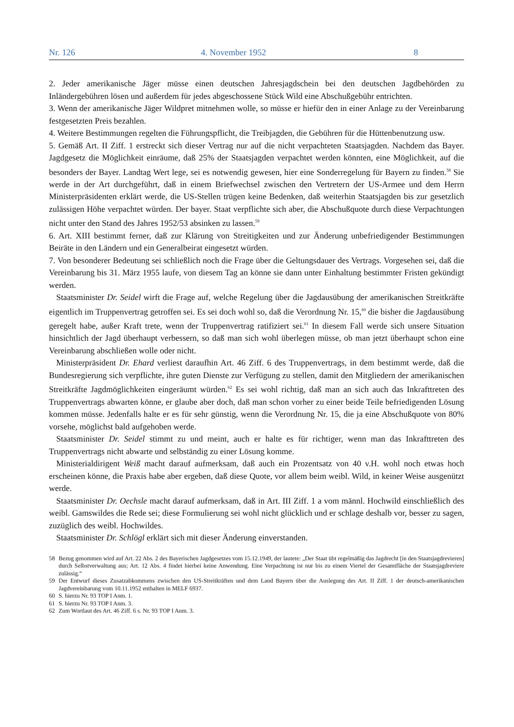Nr. 126 4. November 1952 8
2. Jeder amerikanische Jäger müsse einen deutschen Jahresjagdschein bei den deutschen Jagdbehörden zu Inländergebühren lösen und außerdem für jedes abgeschossene Stück Wild eine Abschußgebühr entrichten.
3. Wenn der amerikanische Jäger Wildpret mitnehmen wolle, so müsse er hiefür den in einer Anlage zu der Vereinbarung festgesetzten Preis bezahlen.
4. Weitere Bestimmungen regelten die Führungspflicht, die Treibjagden, die Gebühren für die Hüttenbenutzung usw.
5. Gemäß Art. II Ziff. 1 erstreckt sich dieser Vertrag nur auf die nicht verpachteten Staatsjagden. Nachdem das Bayer. Jagdgesetz die Möglichkeit einräume, daß 25% der Staatsjagden verpachtet werden könnten, eine Möglichkeit, auf die besonders der Bayer. Landtag Wert lege, sei es notwendig gewesen, hier eine Sonderregelung für Bayern zu finden.<sup>58</sup> Sie werde in der Art durchgeführt, daß in einem Briefwechsel zwischen den Vertretern der US-Armee und dem Herrn Ministerpräsidenten erklärt werde, die US-Stellen trügen keine Bedenken, daß weiterhin Staatsjagden bis zur gesetzlich zulässigen Höhe verpachtet würden. Der bayer. Staat verpflichte sich aber, die Abschußquote durch diese Verpachtungen nicht unter den Stand des Jahres 1952/53 absinken zu lassen.<sup>59</sup>
6. Art. XIII bestimmt ferner, daß zur Klärung von Streitigkeiten und zur Änderung unbefriedigender Bestimmungen Beiräte in den Ländern und ein Generalbeirat eingesetzt würden.
7. Von besonderer Bedeutung sei schließlich noch die Frage über die Geltungsdauer des Vertrags. Vorgesehen sei, daß die Vereinbarung bis 31. März 1955 laufe, von diesem Tag an könne sie dann unter Einhaltung bestimmter Fristen gekündigt werden.
Staatsminister Dr. Seidel wirft die Frage auf, welche Regelung über die Jagdausübung der amerikanischen Streitkräfte eigentlich im Truppenvertrag getroffen sei. Es sei doch wohl so, daß die Verordnung Nr. 15,<sup>60</sup> die bisher die Jagdausübung geregelt habe, außer Kraft trete, wenn der Truppenvertrag ratifiziert sei.<sup>61</sup> In diesem Fall werde sich unsere Situation hinsichtlich der Jagd überhaupt verbessern, so daß man sich wohl überlegen müsse, ob man jetzt überhaupt schon eine Vereinbarung abschließen wolle oder nicht.
Ministerpräsident Dr. Ehard verliest daraufhin Art. 46 Ziff. 6 des Truppenvertrags, in dem bestimmt werde, daß die Bundesregierung sich verpflichte, ihre guten Dienste zur Verfügung zu stellen, damit den Mitgliedern der amerikanischen Streitkräfte Jagdmöglichkeiten eingeräumt würden.<sup>62</sup> Es sei wohl richtig, daß man an sich auch das Inkrafttreten des Truppenvertrags abwarten könne, er glaube aber doch, daß man schon vorher zu einer beide Teile befriedigenden Lösung kommen müsse. Jedenfalls halte er es für sehr günstig, wenn die Verordnung Nr. 15, die ja eine Abschußquote von 80% vorsehe, möglichst bald aufgehoben werde.
Staatsminister Dr. Seidel stimmt zu und meint, auch er halte es für richtiger, wenn man das Inkrafttreten des Truppenvertrags nicht abwarte und selbständig zu einer Lösung komme.
Ministerialdirigent Weiß macht darauf aufmerksam, daß auch ein Prozentsatz von 40 v.H. wohl noch etwas hoch erscheinen könne, die Praxis habe aber ergeben, daß diese Quote, vor allem beim weibl. Wild, in keiner Weise ausgenützt werde.
Staatsminister Dr. Oechsle macht darauf aufmerksam, daß in Art. III Ziff. 1 a vom männl. Hochwild einschließlich des weibl. Gamswildes die Rede sei; diese Formulierung sei wohl nicht glücklich und er schlage deshalb vor, besser zu sagen, zuzüglich des weibl. Hochwildes.
Staatsminister Dr. Schlögl erklärt sich mit dieser Änderung einverstanden.
58 Bezug genommen wird auf Art. 22 Abs. 2 des Bayerischen Jagdgesetzes vom 15.12.1949, der lautete: „Der Staat übt regelmäßig das Jagdrecht [in den Staatsjagdrevieren] durch Selbstverwaltung aus; Art. 12 Abs. 4 findet hierbei keine Anwendung. Eine Verpachtung ist nur bis zu einem Viertel der Gesamtfläche der Staatsjagdreviere zulässig.“
59 Der Entwurf dieses Zusatzabkommens zwischen den US-Streitkräften und dem Land Bayern über die Auslegung des Art. II Ziff. 1 der deutsch-amerikanischen Jagdvereinbarung vom 10.11.1952 enthalten in MELF 6937.
60 S. hierzu Nr. 93 TOP I Anm. 1.
61 S. hierzu Nr. 93 TOP I Anm. 3.
62 Zum Wortlaut des Art. 46 Ziff. 6 s. Nr. 93 TOP I Anm. 3.